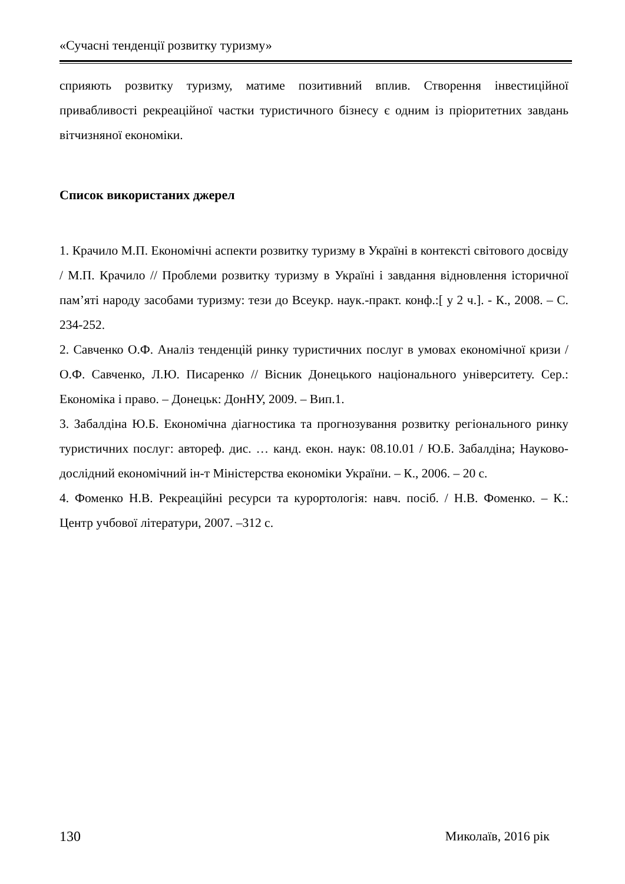«Сучасні тенденції розвитку туризму»
сприяють розвитку туризму, матиме позитивний вплив. Створення інвестиційної привабливості рекреаційної частки туристичного бізнесу є одним із пріоритетних завдань вітчизняної економіки.
Список використаних джерел
1. Крачило М.П. Економічні аспекти розвитку туризму в Україні в контексті світового досвіду / М.П. Крачило // Проблеми розвитку туризму в Україні і завдання відновлення історичної пам’яті народу засобами туризму: тези до Всеукр. наук.-практ. конф.:[ у 2 ч.]. - К., 2008. – С. 234-252.
2. Савченко О.Ф. Аналіз тенденцій ринку туристичних послуг в умовах економічної кризи / О.Ф. Савченко, Л.Ю. Писаренко // Вісник Донецького національного університету. Сер.: Економіка і право. – Донецьк: ДонНУ, 2009. – Вип.1.
3. Забалдіна Ю.Б. Економічна діагностика та прогнозування розвитку регіонального ринку туристичних послуг: автореф. дис. … канд. екон. наук: 08.10.01 / Ю.Б. Забалдіна; Науково-дослідний економічний ін-т Міністерства економіки України. – К., 2006. – 20 с.
4. Фоменко Н.В. Рекреаційні ресурси та курортологія: навч. посіб. / Н.В. Фоменко. – К.: Центр учбової літератури, 2007. –312 с.
130 Миколаїв, 2016 рік